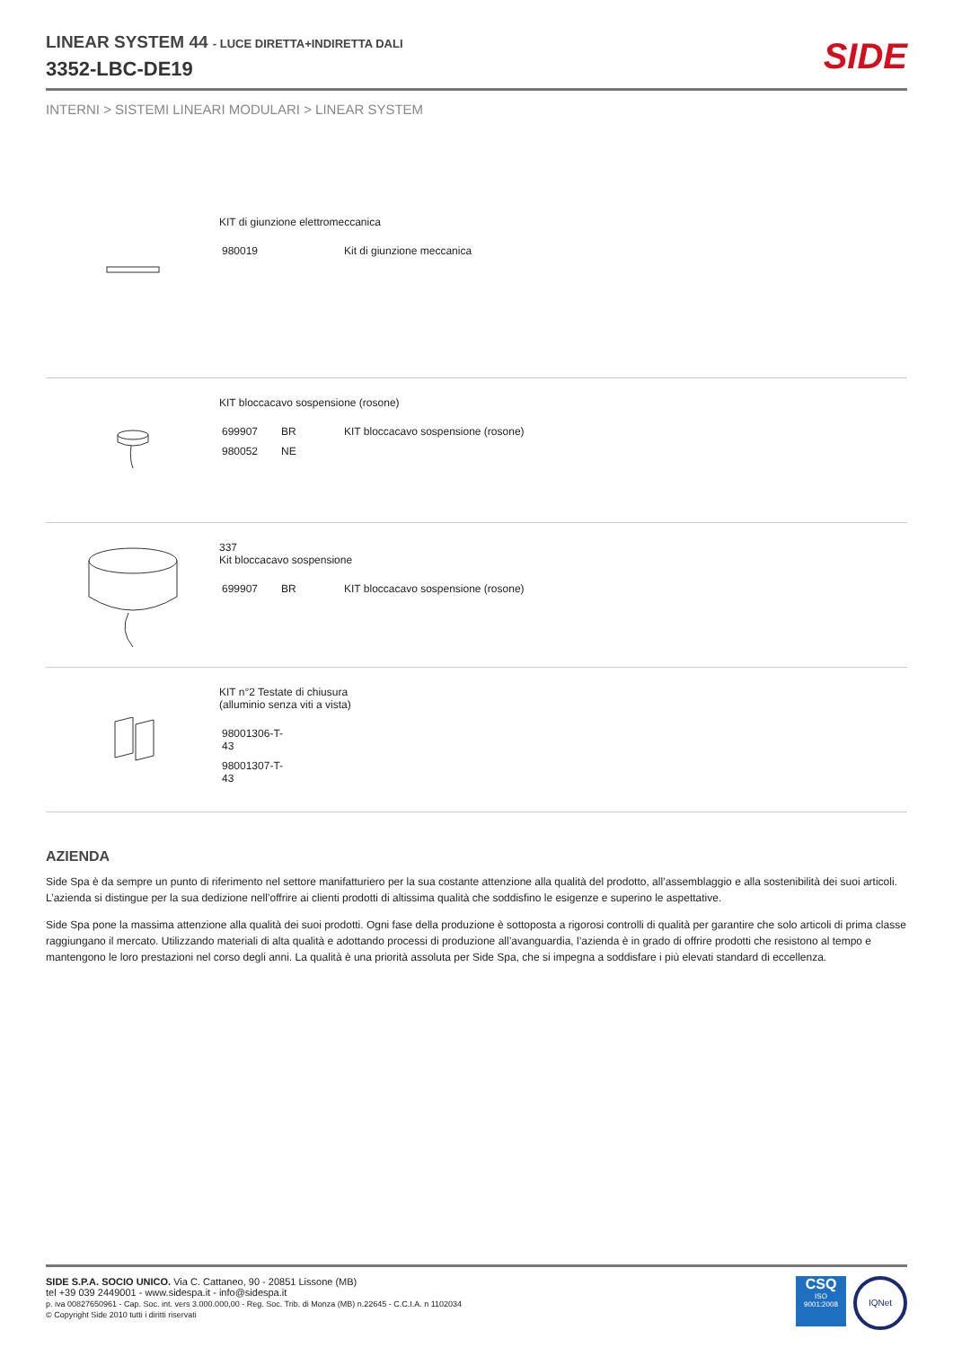LINEAR SYSTEM 44 - LUCE DIRETTA+INDIRETTA DALI
3352-LBC-DE19
SIDE
INTERNI > SISTEMI LINEARI MODULARI > LINEAR SYSTEM
KIT di giunzione elettromeccanica
| 980019 | Kit di giunzione meccanica |
KIT bloccacavo sospensione (rosone)
| 699907 | BR | KIT bloccacavo sospensione (rosone) |
| 980052 | NE | |
337
Kit bloccacavo sospensione
| 699907 | BR | KIT bloccacavo sospensione (rosone) |
KIT n°2 Testate di chiusura
(alluminio senza viti a vista)
| 98001306-T- 43 |
| 98001307-T- 43 |
AZIENDA
Side Spa è da sempre un punto di riferimento nel settore manifatturiero per la sua costante attenzione alla qualità del prodotto, all’assemblaggio e alla sostenibilità dei suoi articoli. L’azienda si distingue per la sua dedizione nell’offrire ai clienti prodotti di altissima qualità che soddisfino le esigenze e superino le aspettative.
Side Spa pone la massima attenzione alla qualità dei suoi prodotti. Ogni fase della produzione è sottoposta a rigorosi controlli di qualità per garantire che solo articoli di prima classe raggiungano il mercato. Utilizzando materiali di alta qualità e adottando processi di produzione all’avanguardia, l’azienda è in grado di offrire prodotti che resistono al tempo e mantengono le loro prestazioni nel corso degli anni. La qualità è una priorità assoluta per Side Spa, che si impegna a soddisfare i più elevati standard di eccellenza.
SIDE S.P.A. SOCIO UNICO. Via C. Cattaneo, 90 - 20851 Lissone (MB)
tel +39 039 2449001 - www.sidespa.it - info@sidespa.it
p. iva 00827650961 - Cap. Soc. int. vers 3.000.000,00 - Reg. Soc. Trib. di Monza (MB) n.22645 - C.C.I.A. n 1102034
© Copyright Side 2010 tutti i diritti riservati
CSQ
ISO
9001:2008
IQNet